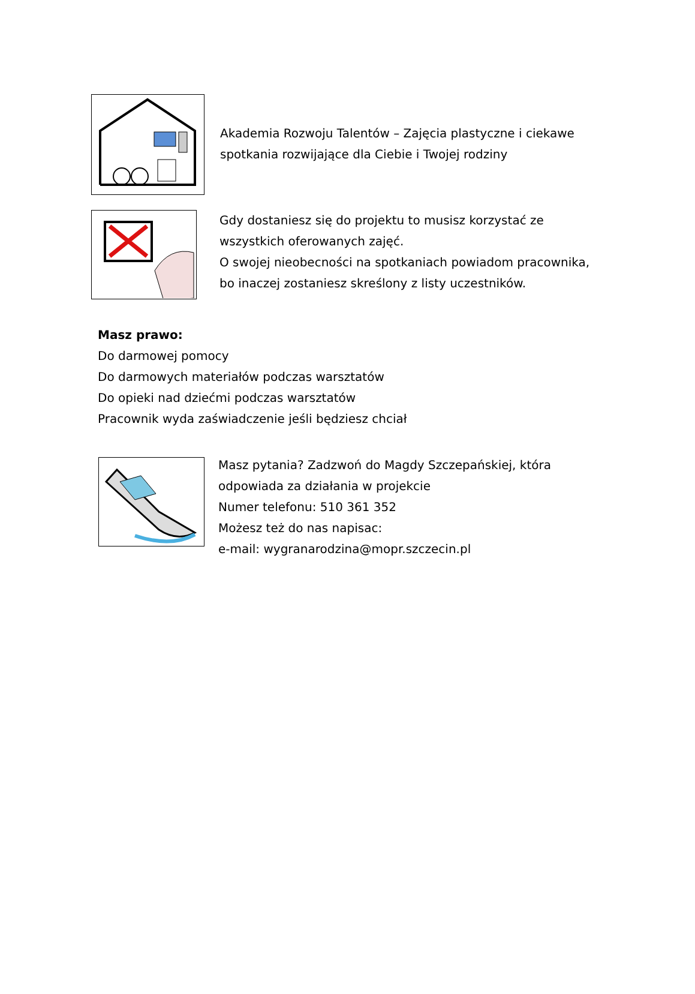Akademia Rozwoju Talentów – Zajęcia plastyczne i ciekawe spotkania rozwijające dla Ciebie i Twojej rodziny
Gdy dostaniesz się do projektu to musisz korzystać ze wszystkich oferowanych zajęć.
O swojej nieobecności na spotkaniach powiadom pracownika, bo inaczej zostaniesz skreślony z listy uczestników.
Masz prawo:
Do darmowej pomocy
Do darmowych materiałów podczas warsztatów
Do opieki nad dziećmi podczas warsztatów
Pracownik wyda zaświadczenie jeśli będziesz chciał
Masz pytania? Zadzwoń do Magdy Szczepańskiej, która odpowiada za działania w projekcie
Numer telefonu: 510 361 352
Możesz też do nas napisac:
e-mail: wygranarodzina@mopr.szczecin.pl